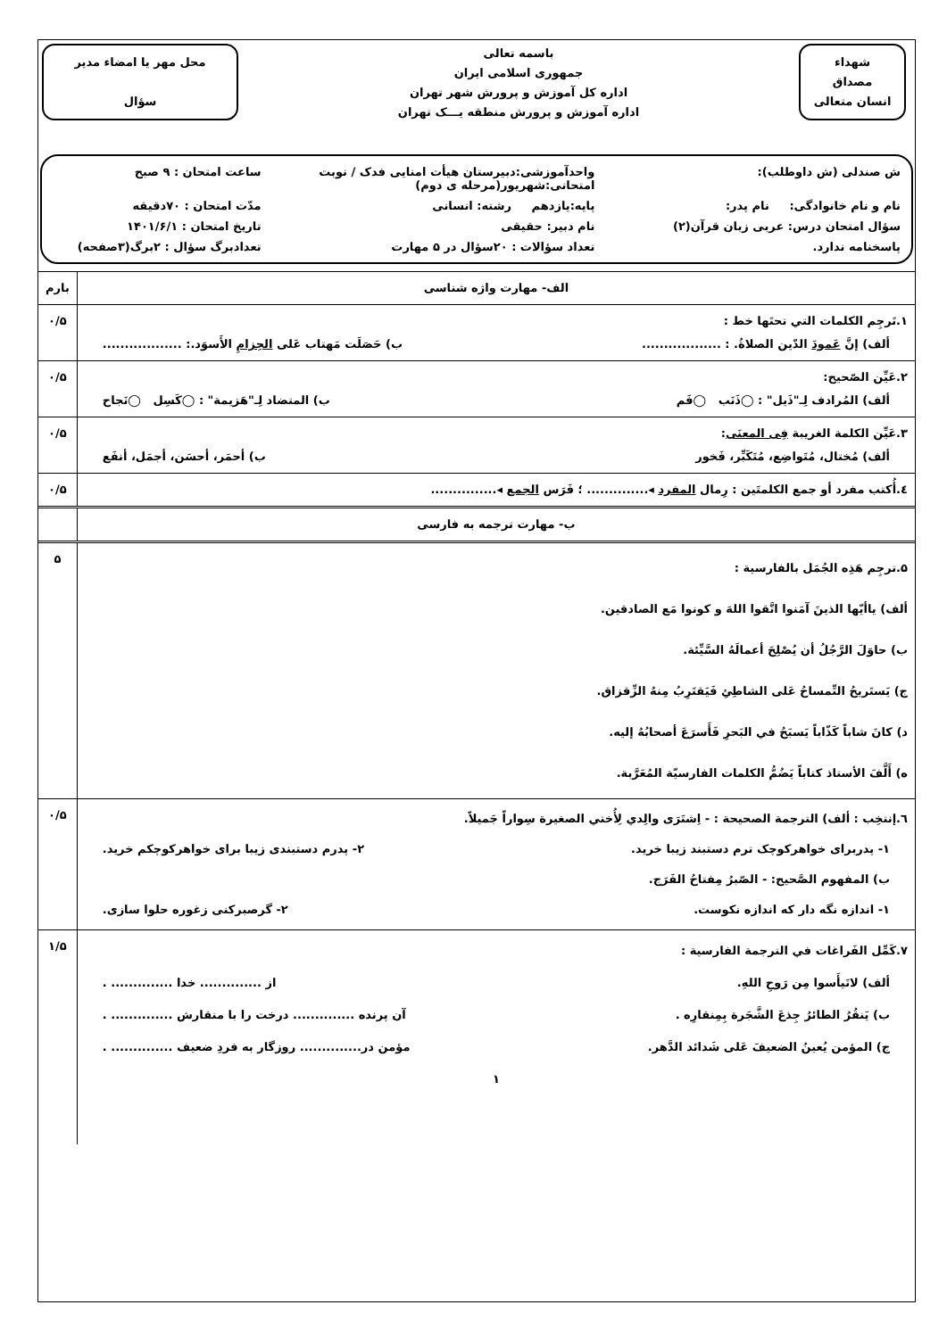شهداء
مصداق
انسان متعالی
باسمه تعالی
جمهوری اسلامی ایران
اداره کل آموزش و پرورش شهر تهران
اداره آموزش و پرورش منطقه یـــک تهران
محل مهر یا امضاء مدیر
سؤال
ش صندلی (ش داوطلب):
واحدآموزشی:دبیرستان هیأت امنایی فدک / نوبت امتحانی:شهریور(مرحله ی دوم)
ساعت امتحان : ۹ صبح
نام و نام خانوادگی: نام پدر:
پایه:یازدهم رشته: انسانی
مدّت امتحان : ۷۰دقیقه
سؤال امتحان درس: عربی زبان قرآن(۲)
نام دبیر: حقیقی
تاریخ امتحان : ۱۴۰۱/۶/۱
پاسخنامه ندارد.
تعداد سؤالات : ۲۰سؤال در ۵ مهارت
تعدادبرگ سؤال : ۲برگ(۳صفحه)
| الف- مهارت واژه شناسی | بارم |
| ۱.تَرجِم الکلمات التي تحتَها خط : ألف) إنَّ عَمودَ الدّین الصلاةُ. : .................. ب) حَصَلَت مَهتاب عَلی الحِزامِ الأَسوَد.: .................. | ۰/۵ |
| ۲.عَیِّن الصّحیح: ألف) المُرادف لِـ"ذَیل" : ◯ذَنَب ◯فَم ب) المتضاد لِـ"هَزیمة" : ◯کَسِل ◯نَجاح | ۰/۵ |
| ۳.عَیِّن الکلمة الغریبة فِی المعنَی : ألف) مُختال، مُتَواضِع، مُتَکَبِّر، فَخور ب) أحمَر، أحسَن، أجمَل، أنفَع | ۰/۵ |
| ٤.أُکتب مفرد أو جمع الکلمتَین : رِمال المفرد ◂.............. ؛ فَرَس الجمع ◂............... | ۰/۵ |
| ب- مهارت ترجمه به فارسی | |
| ۵.ترجِم هَذِه الجُمَل بالفارسیة : ألف) یاأیّها الذینَ آمَنوا اتَّقوا اللهَ و کونوا مَع الصادقین. ب) حاوَلَ الرَّجُلُ أن یُصْلِحَ أعمالَهُ السَّیِّئة. ج) یَستَریحُ التِّمساحُ عَلی الشاطِئِ فَیَقتَرِبُ مِنهُ الزِّقزاق. د) کانَ شاباً کَذّاباً یَسبَحُ في البَحرِ فَأَسرَعَ أصحابُهُ إلیه. ه) أَلَّفَ الأستاذ کتاباً یَضُمُّ الکلمات الفارسیّة المُعَرَّبة. | ۵ |
| ٦.إنتخِب : ألف) الترجمة الصحیحة : - اِشتَرَی والِدي لِأُختي الصغیرة سِواراً جَمیلاً. ۱- پدربرای خواهرکوچک ترم دستبند زیبا خرید. ۲- پدرم دستبندی زیبا برای خواهرکوچکم خرید. ب) المفهوم الصَّحیح: - الصّبرُ مِفتاحُ الفَرَج. ۱- اندازه نگه دار که اندازه نکوست. ۲- گرصبرکنی زغوره حلوا سازی. | ۰/۵ |
| ۷.کَمِّل الفَراغات في الترجمة الفارسیة : ألف) لاتَیأَسوا مِن رَوحِ اللهِ. از .............. خدا .............. . ب) یَنقُرُ الطائرُ جِذعَ الشَّجَرة بِمِنقارِه . آن پرنده .............. درخت را با منقارش .............. . ج) المؤمن یُعینُ الضعیفَ عَلی شَدائد الدَّهر. مؤمن در.............. روزگار به فردِ ضعیف .............. . ۱ | ۱/۵ |